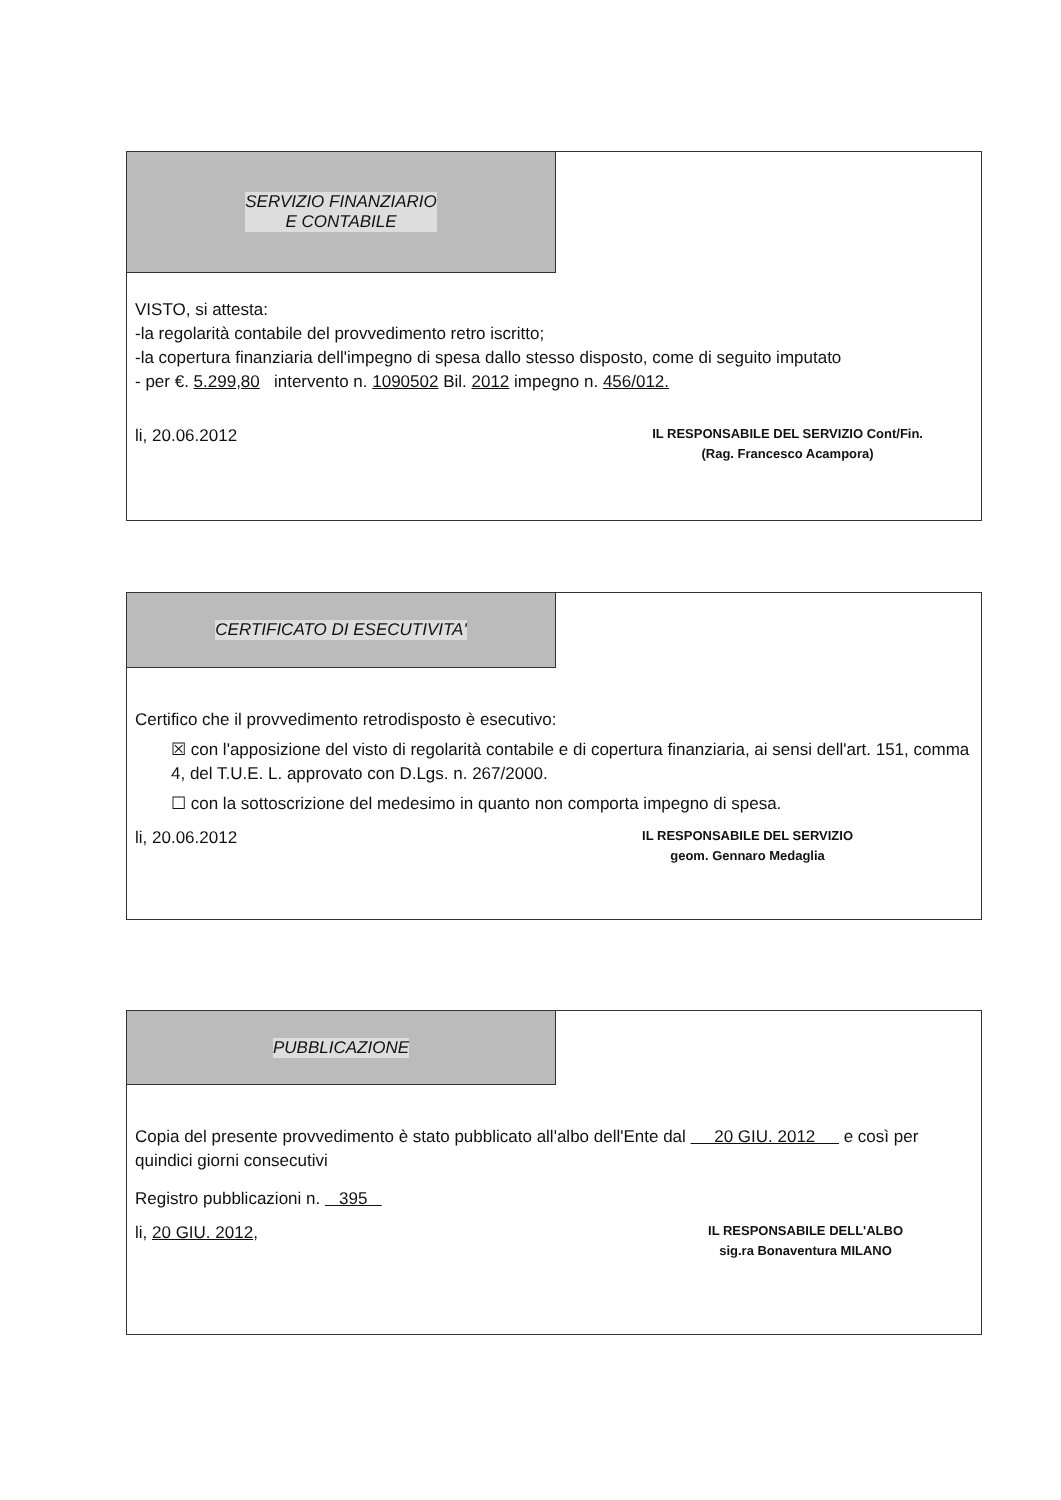SERVIZIO FINANZIARIO
E CONTABILE
VISTO, si attesta:
-la regolarità contabile del provvedimento retro iscritto;
-la copertura finanziaria dell'impegno di spesa dallo stesso disposto, come di seguito imputato
- per €. 5.299,80 intervento n. 1090502 Bil. 2012 impegno n. 456/012.
li, 20.06.2012
IL RESPONSABILE DEL SERVIZIO Cont/Fin.
(Rag. Francesco Acampora)
CERTIFICATO DI ESECUTIVITA'
Certifico che il provvedimento retrodisposto è esecutivo:
☒ con l'apposizione del visto di regolarità contabile e di copertura finanziaria, ai sensi dell'art. 151, comma 4, del T.U.E. L. approvato con D.Lgs. n. 267/2000.
☐ con la sottoscrizione del medesimo in quanto non comporta impegno di spesa.
li, 20.06.2012
IL RESPONSABILE DEL SERVIZIO
geom. Gennaro Medaglia
PUBBLICAZIONE
Copia del presente provvedimento è stato pubblicato all'albo dell'Ente dal 20 GIU. 2012 e così per quindici giorni consecutivi
Registro pubblicazioni n. 395
li, 20 GIU. 2012,
IL RESPONSABILE DELL'ALBO
sig.ra Bonaventura MILANO